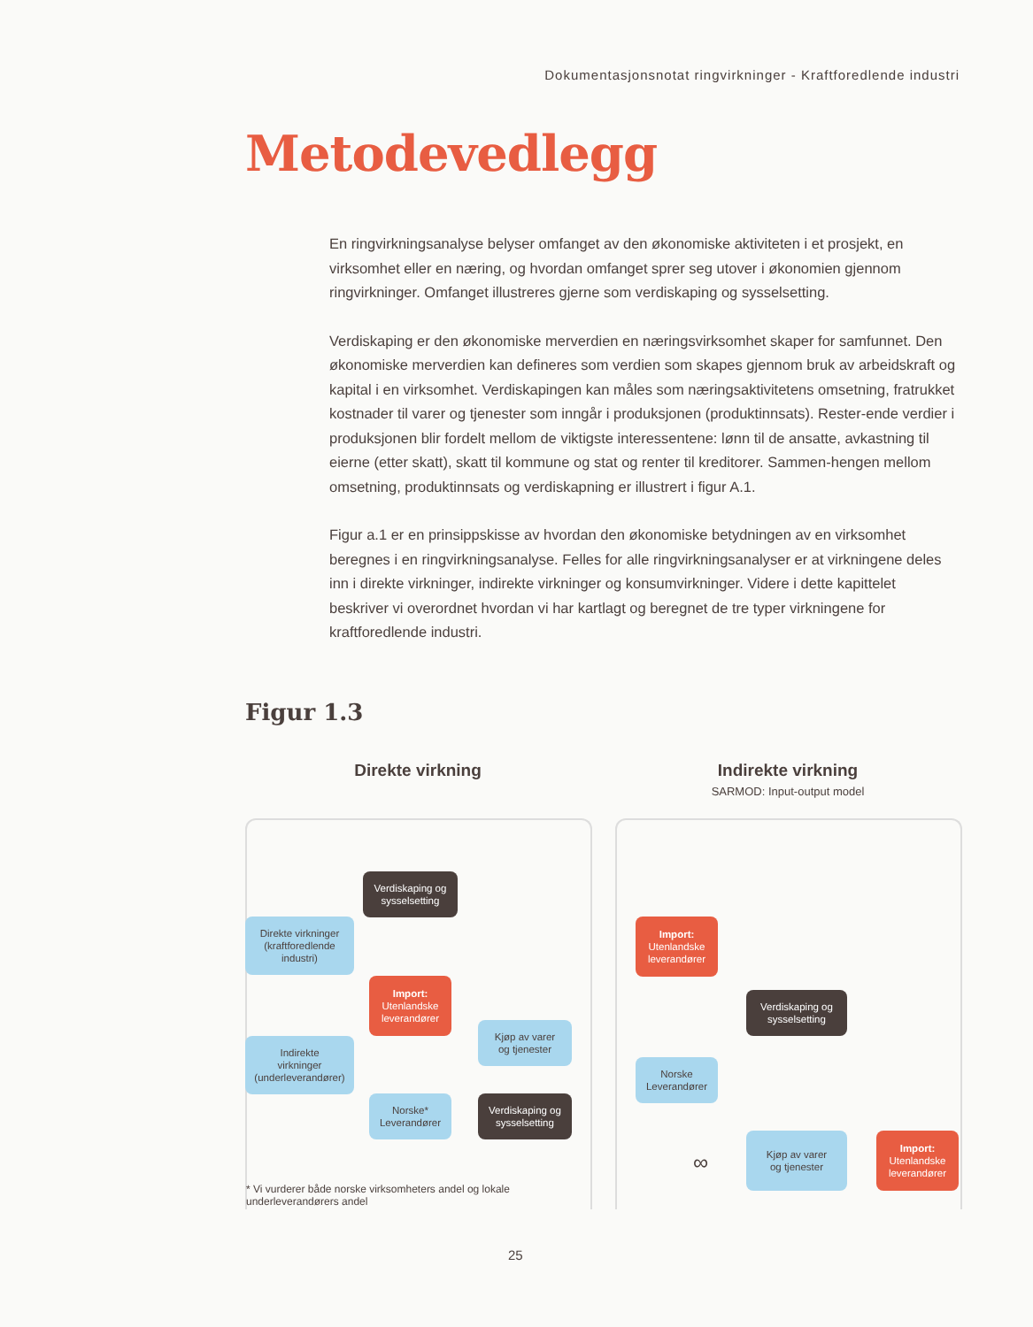Dokumentasjonsnotat ringvirkninger - Kraftforedlende industri
Metodevedlegg
En ringvirkningsanalyse belyser omfanget av den økonomiske aktiviteten i et prosjekt, en virksomhet eller en næring, og hvordan omfanget sprer seg utover i økonomien gjennom ringvirkninger. Omfanget illustreres gjerne som verdiskaping og sysselsetting.
Verdiskaping er den økonomiske merverdien en næringsvirksomhet skaper for samfunnet. Den økonomiske merverdien kan defineres som verdien som skapes gjennom bruk av arbeidskraft og kapital i en virksomhet. Verdiskapingen kan måles som næringsaktivitetens omsetning, fratrukket kostnader til varer og tjenester som inngår i produksjonen (produktinnsats). Rester-ende verdier i produksjonen blir fordelt mellom de viktigste interessentene: lønn til de ansatte, avkastning til eierne (etter skatt), skatt til kommune og stat og renter til kreditorer. Sammen-hengen mellom omsetning, produktinnsats og verdiskapning er illustrert i figur A.1.
Figur a.1 er en prinsippskisse av hvordan den økonomiske betydningen av en virksomhet beregnes i en ringvirkningsanalyse. Felles for alle ringvirkningsanalyser er at virkningene deles inn i direkte virkninger, indirekte virkninger og konsumvirkninger. Videre i dette kapittelet beskriver vi overordnet hvordan vi har kartlagt og beregnet de tre typer virkningene for kraftforedlende industri.
Figur 1.3
Direkte virkning Indirekte virkning
SARMOD: Input-output model
Verdiskaping og
sysselsetting
Direkte virkninger
(kraftforedlende
industri)
Import:
Utenlandske
leverandører
Kjøp av varer
og tjenester
Indirekte
virkninger
(underleverandører)
Norske*
Leverandører
Verdiskaping og
sysselsetting
Import:
Utenlandske
leverandører
Verdiskaping og
sysselsetting
Norske
Leverandører
Kjøp av varer
og tjenester
Import:
Utenlandske
leverandører
∞
* Vi vurderer både norske virksomheters andel og lokale underleverandørers andel
25